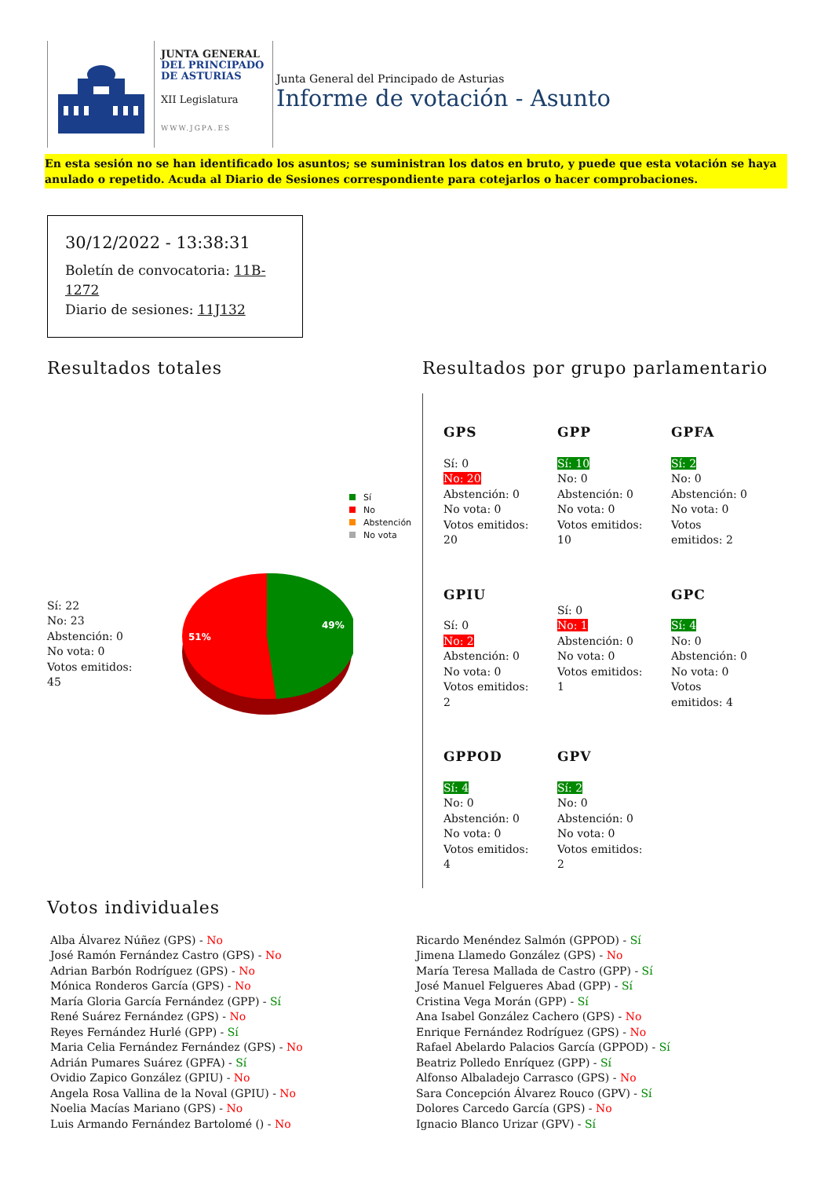JUNTA GENERAL
DEL PRINCIPADO
DE ASTURIAS
XII Legislatura
WWW.JGPA.ES
Junta General del Principado de Asturias
Informe de votación - Asunto
En esta sesión no se han identificado los asuntos; se suministran los datos en bruto, y puede que esta votación se haya anulado o repetido. Acuda al Diario de Sesiones correspondiente para cotejarlos o hacer comprobaciones.
30/12/2022 - 13:38:31
Boletín de convocatoria: 11B-1272
Diario de sesiones: 11J132
Resultados totales
Sí
No
Abstención
No vota
Sí: 22
No: 23
Abstención: 0
No vota: 0
Votos emitidos:
45
51%
49%
Resultados por grupo parlamentario
GPS
Sí: 0
No: 20
Abstención: 0
No vota: 0
Votos emitidos:
20
GPP
Sí: 10
No: 0
Abstención: 0
No vota: 0
Votos emitidos:
10
GPFA
Sí: 2
No: 0
Abstención: 0
No vota: 0
Votos
emitidos: 2
GPIU
Sí: 0
No: 2
Abstención: 0
No vota: 0
Votos emitidos:
2
Sí: 0
No: 1
Abstención: 0
No vota: 0
Votos emitidos:
1
GPC
Sí: 4
No: 0
Abstención: 0
No vota: 0
Votos
emitidos: 4
GPPOD
Sí: 4
No: 0
Abstención: 0
No vota: 0
Votos emitidos:
4
GPV
Sí: 2
No: 0
Abstención: 0
No vota: 0
Votos emitidos:
2
Votos individuales
Alba Álvarez Núñez (GPS) - No
José Ramón Fernández Castro (GPS) - No
Adrian Barbón Rodríguez (GPS) - No
Mónica Ronderos García (GPS) - No
María Gloria García Fernández (GPP) - Sí
René Suárez Fernández (GPS) - No
Reyes Fernández Hurlé (GPP) - Sí
Maria Celia Fernández Fernández (GPS) - No
Adrián Pumares Suárez (GPFA) - Sí
Ovidio Zapico González (GPIU) - No
Angela Rosa Vallina de la Noval (GPIU) - No
Noelia Macías Mariano (GPS) - No
Luis Armando Fernández Bartolomé () - No
Ricardo Menéndez Salmón (GPPOD) - Sí
Jimena Llamedo González (GPS) - No
María Teresa Mallada de Castro (GPP) - Sí
José Manuel Felgueres Abad (GPP) - Sí
Cristina Vega Morán (GPP) - Sí
Ana Isabel González Cachero (GPS) - No
Enrique Fernández Rodríguez (GPS) - No
Rafael Abelardo Palacios García (GPPOD) - Sí
Beatriz Polledo Enríquez (GPP) - Sí
Alfonso Albaladejo Carrasco (GPS) - No
Sara Concepción Álvarez Rouco (GPV) - Sí
Dolores Carcedo García (GPS) - No
Ignacio Blanco Urizar (GPV) - Sí